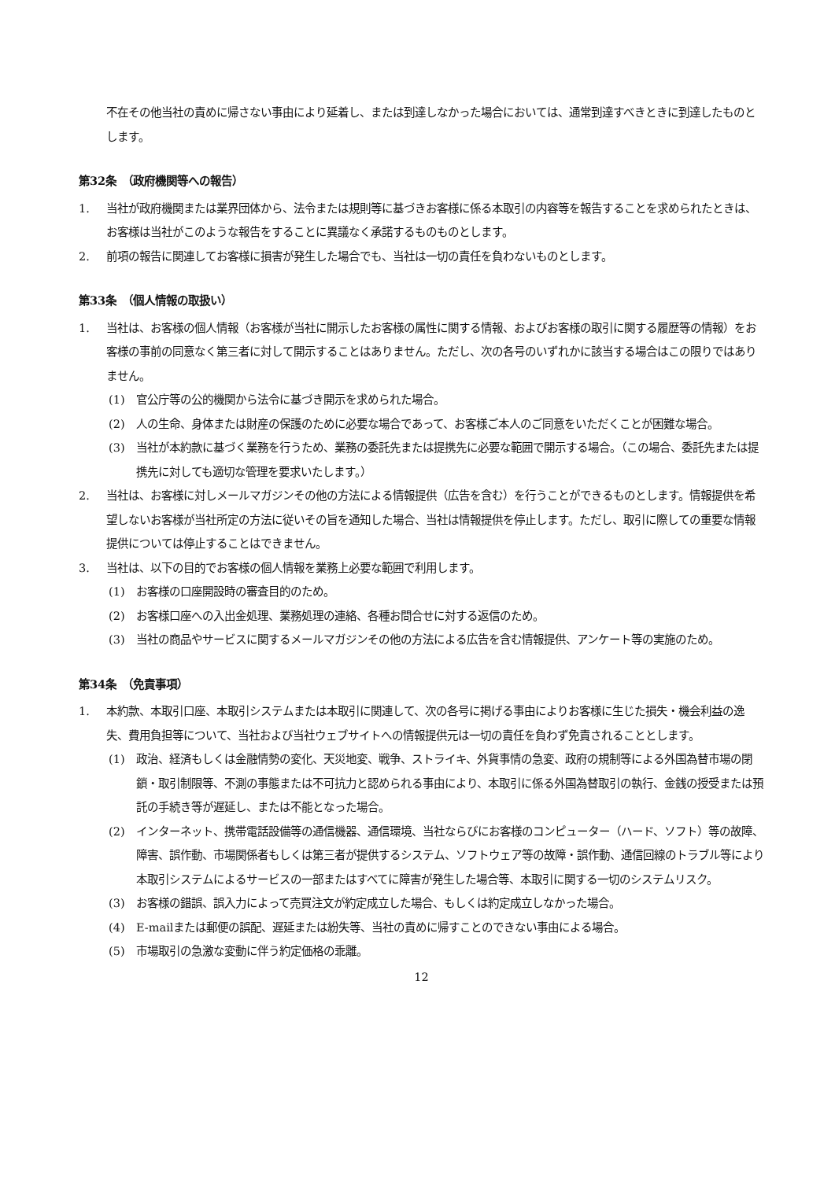不在その他当社の責めに帰さない事由により延着し、または到達しなかった場合においては、通常到達すべきときに到達したものとします。
第32条　（政府機関等への報告）
1. 当社が政府機関または業界団体から、法令または規則等に基づきお客様に係る本取引の内容等を報告することを求められたときは、お客様は当社がこのような報告をすることに異議なく承諾するものものとします。
2. 前項の報告に関連してお客様に損害が発生した場合でも、当社は一切の責任を負わないものとします。
第33条　（個人情報の取扱い）
1. 当社は、お客様の個人情報（お客様が当社に開示したお客様の属性に関する情報、およびお客様の取引に関する履歴等の情報）をお客様の事前の同意なく第三者に対して開示することはありません。ただし、次の各号のいずれかに該当する場合はこの限りではありません。
(1) 官公庁等の公的機関から法令に基づき開示を求められた場合。
(2) 人の生命、身体または財産の保護のために必要な場合であって、お客様ご本人のご同意をいただくことが困難な場合。
(3) 当社が本約款に基づく業務を行うため、業務の委託先または提携先に必要な範囲で開示する場合。（この場合、委託先または提携先に対しても適切な管理を要求いたします。）
2. 当社は、お客様に対しメールマガジンその他の方法による情報提供（広告を含む）を行うことができるものとします。情報提供を希望しないお客様が当社所定の方法に従いその旨を通知した場合、当社は情報提供を停止します。ただし、取引に際しての重要な情報提供については停止することはできません。
3. 当社は、以下の目的でお客様の個人情報を業務上必要な範囲で利用します。
(1) お客様の口座開設時の審査目的のため。
(2) お客様口座への入出金処理、業務処理の連絡、各種お問合せに対する返信のため。
(3) 当社の商品やサービスに関するメールマガジンその他の方法による広告を含む情報提供、アンケート等の実施のため。
第34条　（免責事項）
1. 本約款、本取引口座、本取引システムまたは本取引に関連して、次の各号に掲げる事由によりお客様に生じた損失・機会利益の逸失、費用負担等について、当社および当社ウェブサイトへの情報提供元は一切の責任を負わず免責されることとします。
(1) 政治、経済もしくは金融情勢の変化、天災地変、戦争、ストライキ、外貨事情の急変、政府の規制等による外国為替市場の閉鎖・取引制限等、不測の事態または不可抗力と認められる事由により、本取引に係る外国為替取引の執行、金銭の授受または預託の手続き等が遅延し、または不能となった場合。
(2) インターネット、携帯電話設備等の通信機器、通信環境、当社ならびにお客様のコンピューター（ハード、ソフト）等の故障、障害、誤作動、市場関係者もしくは第三者が提供するシステム、ソフトウェア等の故障・誤作動、通信回線のトラブル等により本取引システムによるサービスの一部またはすべてに障害が発生した場合等、本取引に関する一切のシステムリスク。
(3) お客様の錯誤、誤入力によって売買注文が約定成立した場合、もしくは約定成立しなかった場合。
(4) E-mailまたは郵便の誤配、遅延または紛失等、当社の責めに帰すことのできない事由による場合。
(5) 市場取引の急激な変動に伴う約定価格の乖離。
12